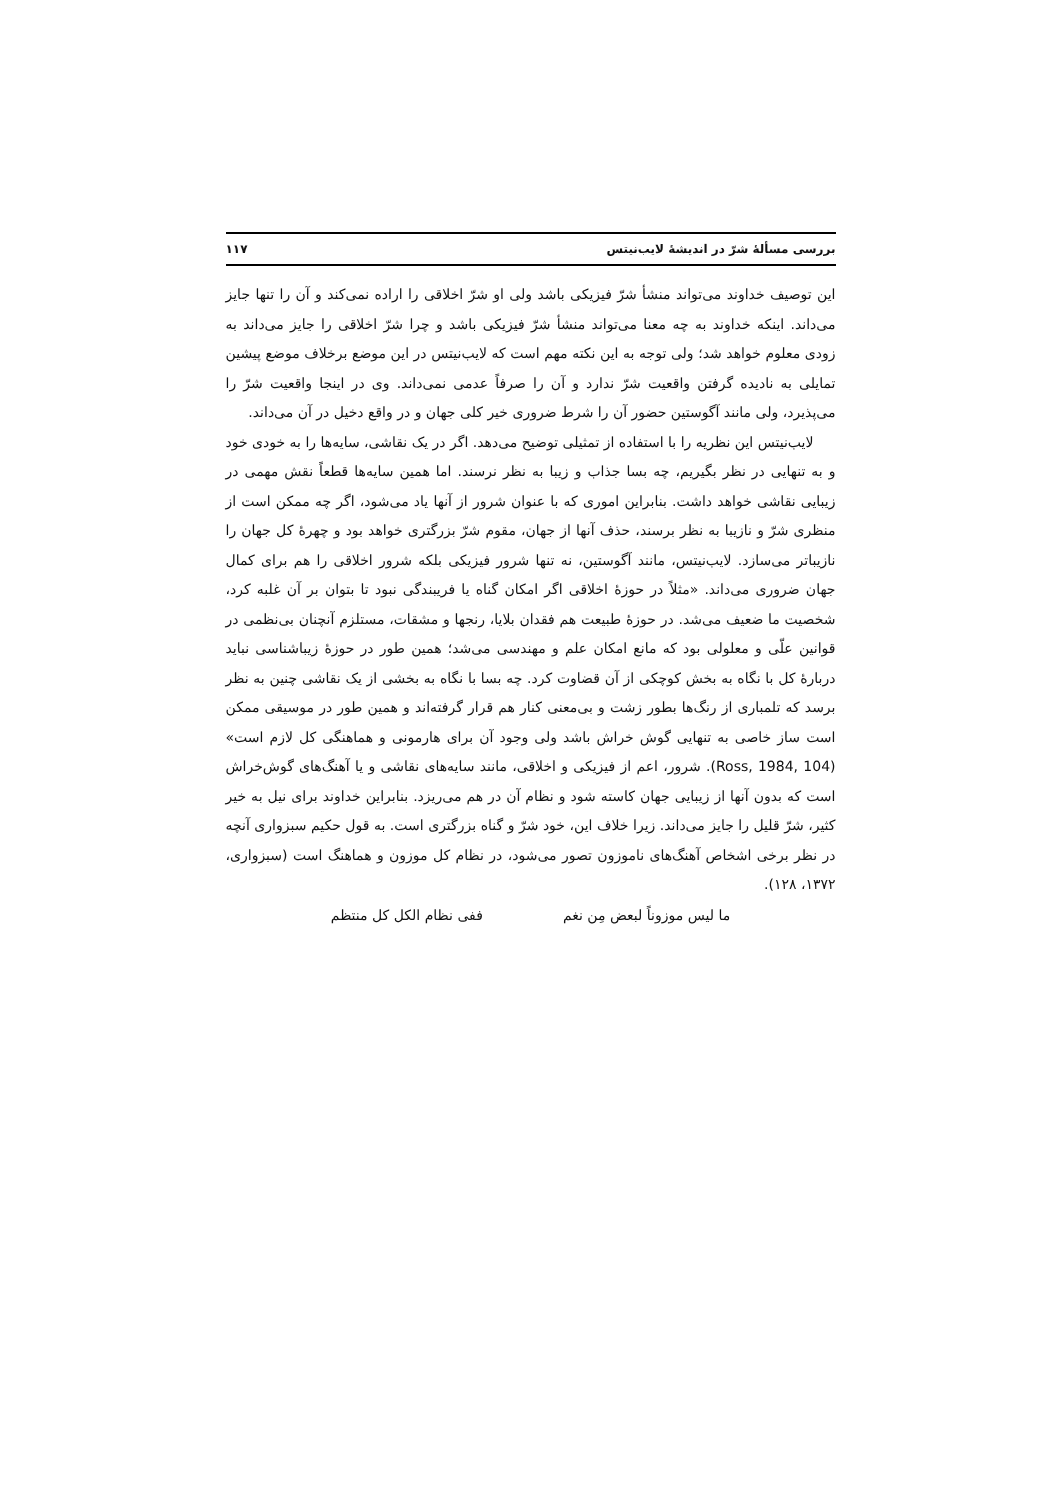بررسی مسألهٔ شرّ در اندیشهٔ لایب‌نیتس ۱۱۷
این توصیف خداوند می‌تواند منشأ شرّ فیزیکی باشد ولی او شرّ اخلاقی را اراده نمی‌کند و آن را تنها جایز می‌داند. اینکه خداوند به چه معنا می‌تواند منشأ شرّ فیزیکی باشد و چرا شرّ اخلاقی را جایز می‌داند به زودی معلوم خواهد شد؛ ولی توجه به این نکته مهم است که لایب‌نیتس در این موضع برخلاف موضع پیشین تمایلی به نادیده گرفتن واقعیت شرّ ندارد و آن را صرفاً عدمی نمی‌داند. وی در اینجا واقعیت شرّ را می‌پذیرد، ولی مانند آگوستین حضور آن را شرط ضروری خیر کلی جهان و در واقع دخیل در آن می‌داند.
لایب‌نیتس این نظریه را با استفاده از تمثیلی توضیح می‌دهد. اگر در یک نقاشی، سایه‌ها را به خودی خود و به تنهایی در نظر بگیریم، چه بسا جذاب و زیبا به نظر نرسند. اما همین سایه‌ها قطعاً نقش مهمی در زیبایی نقاشی خواهد داشت. بنابراین اموری که با عنوان شرور از آنها یاد می‌شود، اگر چه ممکن است از منظری شرّ و نازیبا به نظر برسند، حذف آنها از جهان، مقوم شرّ بزرگتری خواهد بود و چهرهٔ کل جهان را نازیباتر می‌سازد. لایب‌نیتس، مانند آگوستین، نه تنها شرور فیزیکی بلکه شرور اخلاقی را هم برای کمال جهان ضروری می‌داند. «مثلاً در حوزهٔ اخلاقی اگر امکان گناه یا فریبندگی نبود تا بتوان بر آن غلبه کرد، شخصیت ما ضعیف می‌شد. در حوزهٔ طبیعت هم فقدان بلایا، رنجها و مشقات، مستلزم آنچنان بی‌نظمی در قوانین علّی و معلولی بود که مانع امکان علم و مهندسی می‌شد؛ همین طور در حوزهٔ زیباشناسی نباید دربارهٔ کل با نگاه به بخش کوچکی از آن قضاوت کرد. چه بسا با نگاه به بخشی از یک نقاشی چنین به نظر برسد که تلمباری از رنگ‌ها بطور زشت و بی‌معنی کنار هم قرار گرفته‌اند و همین طور در موسیقی ممکن است ساز خاصی به تنهایی گوش خراش باشد ولی وجود آن برای هارمونی و هماهنگی کل لازم است» (Ross, 1984, 104). شرور، اعم از فیزیکی و اخلاقی، مانند سایه‌های نقاشی و یا آهنگ‌های گوش‌خراش است که بدون آنها از زیبایی جهان کاسته شود و نظام آن در هم می‌ریزد. بنابراین خداوند برای نیل به خیر کثیر، شرّ قلیل را جایز می‌داند. زیرا خلاف این، خود شرّ و گناه بزرگتری است. به قول حکیم سبزواری آنچه در نظر برخی اشخاص آهنگ‌های ناموزون تصور می‌شود، در نظام کل موزون و هماهنگ است (سبزواری، ۱۳۷۲، ۱۲۸).
ما لیس موزوناً لبعض مِن نغم ففی نظام الکل کل منتظم